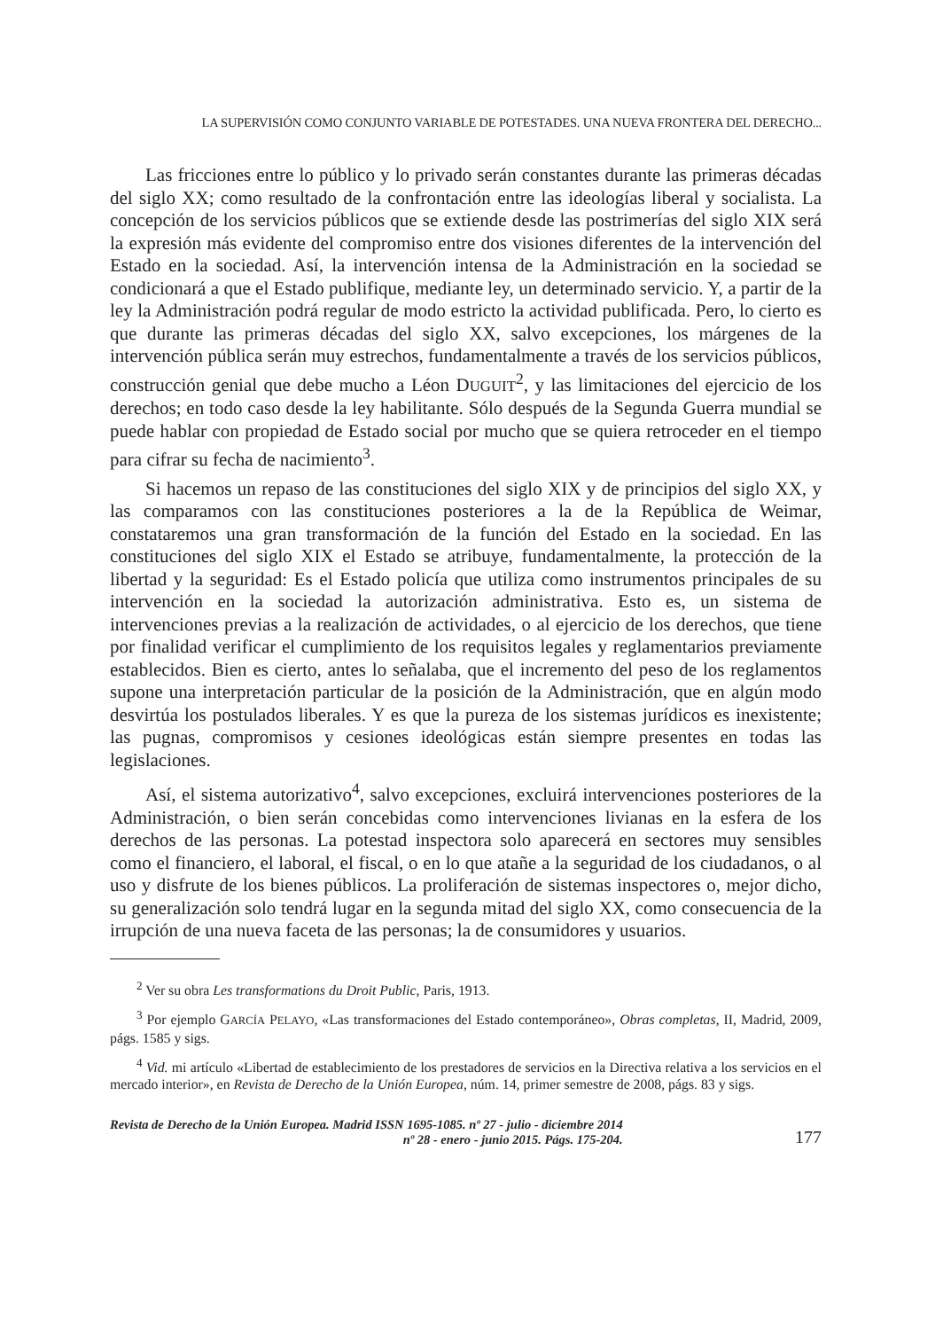LA SUPERVISIÓN COMO CONJUNTO VARIABLE DE POTESTADES. UNA NUEVA FRONTERA DEL DERECHO...
Las fricciones entre lo público y lo privado serán constantes durante las primeras décadas del siglo XX; como resultado de la confrontación entre las ideologías liberal y socialista. La concepción de los servicios públicos que se extiende desde las postrimerías del siglo XIX será la expresión más evidente del compromiso entre dos visiones diferentes de la intervención del Estado en la sociedad. Así, la intervención intensa de la Administración en la sociedad se condicionará a que el Estado publifique, mediante ley, un determinado servicio. Y, a partir de la ley la Administración podrá regular de modo estricto la actividad publificada. Pero, lo cierto es que durante las primeras décadas del siglo XX, salvo excepciones, los márgenes de la intervención pública serán muy estrechos, fundamentalmente a través de los servicios públicos, construcción genial que debe mucho a Léon DUGUIT<sup>2</sup>, y las limitaciones del ejercicio de los derechos; en todo caso desde la ley habilitante. Sólo después de la Segunda Guerra mundial se puede hablar con propiedad de Estado social por mucho que se quiera retroceder en el tiempo para cifrar su fecha de nacimiento<sup>3</sup>.
Si hacemos un repaso de las constituciones del siglo XIX y de principios del siglo XX, y las comparamos con las constituciones posteriores a la de la República de Weimar, constataremos una gran transformación de la función del Estado en la sociedad. En las constituciones del siglo XIX el Estado se atribuye, fundamentalmente, la protección de la libertad y la seguridad: Es el Estado policía que utiliza como instrumentos principales de su intervención en la sociedad la autorización administrativa. Esto es, un sistema de intervenciones previas a la realización de actividades, o al ejercicio de los derechos, que tiene por finalidad verificar el cumplimiento de los requisitos legales y reglamentarios previamente establecidos. Bien es cierto, antes lo señalaba, que el incremento del peso de los reglamentos supone una interpretación particular de la posición de la Administración, que en algún modo desvirtúa los postulados liberales. Y es que la pureza de los sistemas jurídicos es inexistente; las pugnas, compromisos y cesiones ideológicas están siempre presentes en todas las legislaciones.
Así, el sistema autorizativo<sup>4</sup>, salvo excepciones, excluirá intervenciones posteriores de la Administración, o bien serán concebidas como intervenciones livianas en la esfera de los derechos de las personas. La potestad inspectora solo aparecerá en sectores muy sensibles como el financiero, el laboral, el fiscal, o en lo que atañe a la seguridad de los ciudadanos, o al uso y disfrute de los bienes públicos. La proliferación de sistemas inspectores o, mejor dicho, su generalización solo tendrá lugar en la segunda mitad del siglo XX, como consecuencia de la irrupción de una nueva faceta de las personas; la de consumidores y usuarios.
<sup>2</sup> Ver su obra Les transformations du Droit Public, Paris, 1913.
<sup>3</sup> Por ejemplo GARCÍA PELAYO, «Las transformaciones del Estado contemporáneo», Obras completas, II, Madrid, 2009, págs. 1585 y sigs.
<sup>4</sup> Vid. mi artículo «Libertad de establecimiento de los prestadores de servicios en la Directiva relativa a los servicios en el mercado interior», en Revista de Derecho de la Unión Europea, núm. 14, primer semestre de 2008, págs. 83 y sigs.
Revista de Derecho de la Unión Europea. Madrid ISSN 1695-1085. nº 27 - julio - diciembre 2014
nº 28 - enero - junio 2015. Págs. 175-204.
177